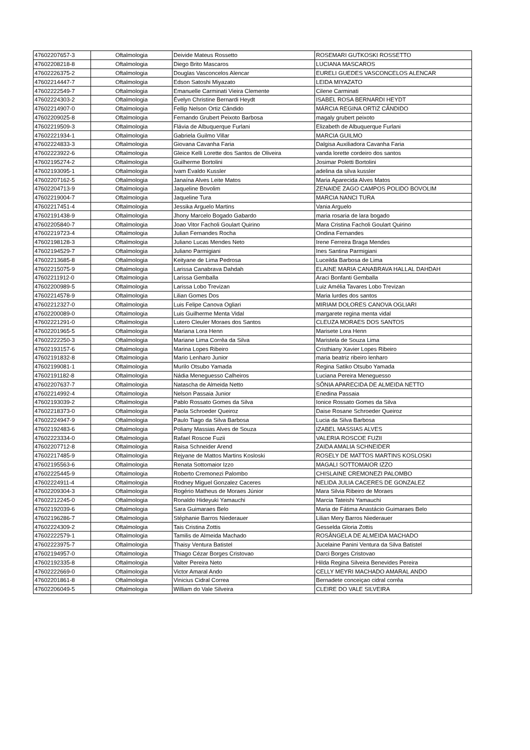| 47602207657-3 | Oftalmologia | Deivide Mateus Rossetto | ROSEMARI GUTKOSKI ROSSETTO |
| 47602208218-8 | Oftalmologia | Diego Brito Mascaros | LUCIANA MASCAROS |
| 47602226375-2 | Oftalmologia | Douglas Vasconcelos Alencar | EURELI GUEDES VASCONCELOS ALENCAR |
| 47602214447-7 | Oftalmologia | Edson Satoshi Miyazato | LEIDA MIYAZATO |
| 47602222549-7 | Oftalmologia | Emanuelle Carminati Vieira Clemente | Cilene Carminati |
| 47602224303-2 | Oftalmologia | Évelyn Christine Bernardi Heydt | ISABEL ROSA BERNARDI HEYDT |
| 47602214907-0 | Oftalmologia | Fellip Nelson Ortiz Cândido | MÁRCIA REGINA ORTIZ CÂNDIDO |
| 47602209025-8 | Oftalmologia | Fernando Grubert Peixoto Barbosa | magaly grubert peixoto |
| 47602219509-3 | Oftalmologia | Flávia de Albuquerque Furlani | Elizabeth de Albuquerque Furlani |
| 47602221934-1 | Oftalmologia | Gabriela Guilmo Villar | MARCIA GUILMO |
| 47602224833-3 | Oftalmologia | Giovana Cavanha Faria | Dalgisa Auxiliadora Cavanha Faria |
| 47602223922-6 | Oftalmologia | Gleice Kelli Lorette dos Santos de Oliveira | vanda lorette cordeiro dos santos |
| 47602195274-2 | Oftalmologia | Guilherme Bortolini | Josimar Poletti Bortolini |
| 47602193095-1 | Oftalmologia | Ivam Evaldo Kussler | adelina da silva kussler |
| 47602207162-5 | Oftalmologia | Janaína Alves Leite Matos | Maria Aparecida Alves Matos |
| 47602204713-9 | Oftalmologia | Jaqueline Bovolim | ZENAIDE ZAGO CAMPOS POLIDO BOVOLIM |
| 47602219004-7 | Oftalmologia | Jaqueline Tura | MARCIA NANCI TURA |
| 47602217451-4 | Oftalmologia | Jessika Arguelo Martins | Vania Arguelo |
| 47602191438-9 | Oftalmologia | Jhony Marcelo Bogado Gabardo | maria rosaria de lara bogado |
| 47602205840-7 | Oftalmologia | Joao Vitor Facholi Goulart Quirino | Mara Cristina Facholi Goulart Quirino |
| 47602219723-4 | Oftalmologia | Julian Fernandes Rocha | Ondina Fernandes |
| 47602198128-3 | Oftalmologia | Juliano Lucas Mendes Neto | Irene Ferreira Braga Mendes |
| 47602194529-7 | Oftalmologia | Juliano Parmigiani | Ines Santina Parmigiani |
| 47602213685-8 | Oftalmologia | Keityane de Lima Pedrosa | Luceilda Barbosa de Lima |
| 47602215075-9 | Oftalmologia | Larissa Canabrava Dahdah | ELAINE MARIA CANABRAVA HALLAL DAHDAH |
| 47602211912-0 | Oftalmologia | Larissa Gemballa | Araci Bonfanti Gemballa |
| 47602200989-5 | Oftalmologia | Larissa Lobo Trevizan | Luiz Amélia Tavares Lobo Trevizan |
| 47602214578-9 | Oftalmologia | Lilian Gomes Dos | Maria lurdes dos santos |
| 47602212327-0 | Oftalmologia | Luis Felipe Canova Ogliari | MIRIAM DOLORES CANOVA OGLIARI |
| 47602200089-0 | Oftalmologia | Luis Guilherme Menta Vidal | margarete regina menta vidal |
| 47602221291-0 | Oftalmologia | Lutero Cleuler Moraes dos Santos | CLEUZA MORAES DOS SANTOS |
| 47602201965-5 | Oftalmologia | Mariana Lora Henn | Marisete Lora Henn |
| 47602222250-3 | Oftalmologia | Mariane Lima Corrêa da Silva | Maristela de Souza Lima |
| 47602193157-6 | Oftalmologia | Marina Lopes Ribeiro | Cristhiany Xavier Lopes Ribeiro |
| 47602191832-8 | Oftalmologia | Mario Lenharo Junior | maria beatriz ribeiro lenharo |
| 47602199081-1 | Oftalmologia | Murilo Otsubo Yamada | Regina Satiko Otsubo Yamada |
| 47602191182-8 | Oftalmologia | Nádia Meneguesso Calheiros | Luciana Pereira Meneguesso |
| 47602207637-7 | Oftalmologia | Natascha de Almeida Netto | SÔNIA APARECIDA DE ALMEIDA NETTO |
| 47602214992-4 | Oftalmologia | Nelson Passaia Junior | Enedina Passaia |
| 47602193039-2 | Oftalmologia | Pablo Rossato Gomes da Silva | Ionice Rossato Gomes da Silva |
| 47602218373-0 | Oftalmologia | Paola Schroeder Queiroz | Daise Rosane Schroeder Queiroz |
| 47602224947-9 | Oftalmologia | Paulo Tiago da Silva Barbosa | Lucia da Silva Barbosa |
| 47602192483-6 | Oftalmologia | Poliany Massias Alves de Souza | IZABEL MASSIAS ALVES |
| 47602223334-0 | Oftalmologia | Rafael Roscoe Fuzii | VALERIA ROSCOE FUZII |
| 47602207712-8 | Oftalmologia | Raisa Schneider Arend | ZAIDA AMALIA SCHNEIDER |
| 47602217485-9 | Oftalmologia | Rejyane de Mattos Martins Kosloski | ROSELY DE MATTOS MARTINS KOSLOSKI |
| 47602195563-6 | Oftalmologia | Renata Sottomaior Izzo | MAGALI SOTTOMAIOR IZZO |
| 47602225445-9 | Oftalmologia | Roberto Cremonezi Palombo | CHISLAINE CREMONEZI PALOMBO |
| 47602224911-4 | Oftalmologia | Rodney Miguel Gonzalez Caceres | NELIDA JULIA CACERES DE GONZALEZ |
| 47602209304-3 | Oftalmologia | Rogério Matheus de Moraes Júnior | Mara Silvia Ribeiro de Moraes |
| 47602212245-0 | Oftalmologia | Ronaldo Hideyuki Yamauchi | Marcia Tateishi Yamauchi |
| 47602192039-6 | Oftalmologia | Sara Guimaraes Belo | Maria de Fátima Anastácio Guimaraes Belo |
| 47602196286-7 | Oftalmologia | Stéphanie Barros Niederauer | Lilian Mery Barros Niederauer |
| 47602224309-2 | Oftalmologia | Tais Cristina Zottis | Gesselda Gloria Zottis |
| 47602222579-1 | Oftalmologia | Tamilis de Almeida Machado | ROSÂNGELA DE ALMEIDA MACHADO |
| 47602223975-7 | Oftalmologia | Thaisy Ventura Batistel | Jucelaine Panini Ventura da Silva Batistel |
| 47602194957-0 | Oftalmologia | Thiago Cézar Borges Cristovao | Darci Borges Cristovao |
| 47602192335-8 | Oftalmologia | Valter Pereira Neto | Hilda Regina Silveira Benevides Pereira |
| 47602222669-0 | Oftalmologia | Victor Amaral Ando | CELLY MEYRI MACHADO AMARAL ANDO |
| 47602201861-8 | Oftalmologia | Vinicius Cidral Correa | Bernadete conceiçao cidral corrêa |
| 47602206049-5 | Oftalmologia | William do Vale Silveira | CLEIRE DO VALE SILVEIRA |